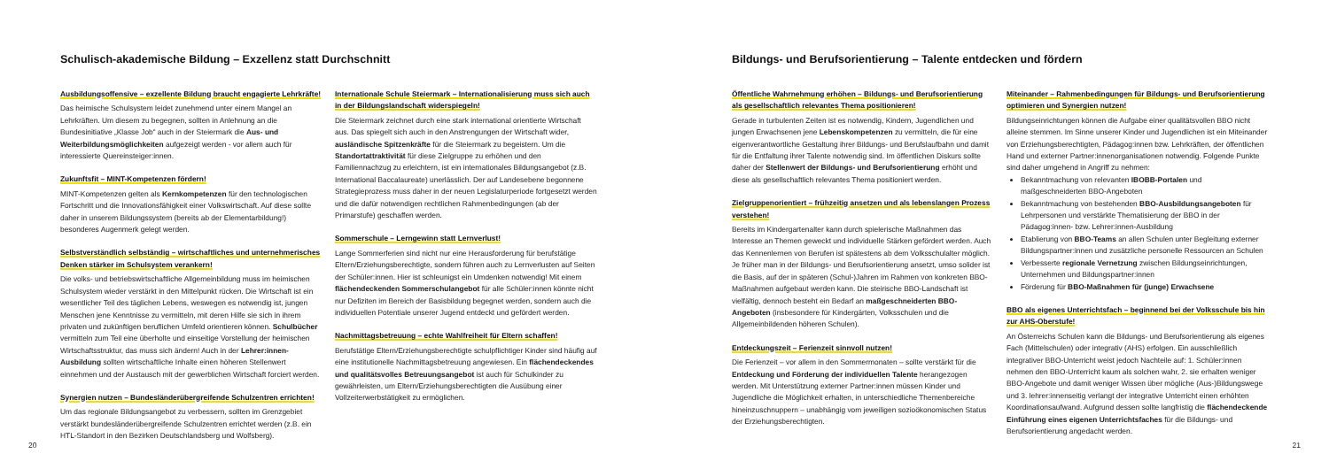Schulisch-akademische Bildung – Exzellenz statt Durchschnitt
Ausbildungsoffensive – exzellente Bildung braucht engagierte Lehrkräfte!
Das heimische Schulsystem leidet zunehmend unter einem Mangel an Lehrkräften. Um diesem zu begegnen, sollten in Anlehnung an die Bundesinitiative „Klasse Job“ auch in der Steiermark die Aus- und Weiterbildungsmöglichkeiten aufgezeigt werden - vor allem auch für interessierte Quereinsteiger:innen.
Zukunftsfit – MINT-Kompetenzen fördern!
MINT-Kompetenzen gelten als Kernkompetenzen für den technologischen Fortschritt und die Innovationsfähigkeit einer Volkswirtschaft. Auf diese sollte daher in unserem Bildungssystem (bereits ab der Elementarbildung!) besonderes Augenmerk gelegt werden.
Selbstverständlich selbständig – wirtschaftliches und unternehmerisches Denken stärker im Schulsystem verankern!
Die volks- und betriebswirtschaftliche Allgemeinbildung muss im heimischen Schulsystem wieder verstärkt in den Mittelpunkt rücken. Die Wirtschaft ist ein wesentlicher Teil des täglichen Lebens, weswegen es notwendig ist, jungen Menschen jene Kenntnisse zu vermitteln, mit deren Hilfe sie sich in ihrem privaten und zukünftigen beruflichen Umfeld orientieren können. Schulbücher vermitteln zum Teil eine überholte und einseitige Vorstellung der heimischen Wirtschaftsstruktur, das muss sich ändern! Auch in der Lehrer:innen-Ausbildung sollten wirtschaftliche Inhalte einen höheren Stellenwert einnehmen und der Austausch mit der gewerblichen Wirtschaft forciert werden.
Synergien nutzen – Bundesländerübergreifende Schulzentren errichten!
Um das regionale Bildungsangebot zu verbessern, sollten im Grenzgebiet verstärkt bundesländerübergreifende Schulzentren errichtet werden (z.B. ein HTL-Standort in den Bezirken Deutschlandsberg und Wolfsberg).
Internationale Schule Steiermark – Internationalisierung muss sich auch in der Bildungslandschaft widerspiegeln!
Die Steiermark zeichnet durch eine stark international orientierte Wirtschaft aus. Das spiegelt sich auch in den Anstrengungen der Wirtschaft wider, ausländische Spitzenkräfte für die Steiermark zu begeistern. Um die Standortattraktivität für diese Zielgruppe zu erhöhen und den Familiennachzug zu erleichtern, ist ein internationales Bildungsangebot (z.B. International Baccalaureate) unerlässlich. Der auf Landesebene begonnene Strategieprozess muss daher in der neuen Legislaturperiode fortgesetzt werden und die dafür notwendigen rechtlichen Rahmenbedingungen (ab der Primarstufe) geschaffen werden.
Sommerschule – Lerngewinn statt Lernverlust!
Lange Sommerferien sind nicht nur eine Herausforderung für berufstätige Eltern/Erziehungsberechtigte, sondern führen auch zu Lernverlusten auf Seiten der Schüler:innen. Hier ist schleunigst ein Umdenken notwendig! Mit einem flächendeckenden Sommerschulangebot für alle Schüler:innen könnte nicht nur Defiziten im Bereich der Basisbildung begegnet werden, sondern auch die individuellen Potentiale unserer Jugend entdeckt und gefördert werden.
Nachmittagsbetreuung – echte Wahlfreiheit für Eltern schaffen!
Berufstätige Eltern/Erziehungsberechtigte schulpflichtiger Kinder sind häufig auf eine institutionelle Nachmittagsbetreuung angewiesen. Ein flächendeckendes und qualitätsvolles Betreuungsangebot ist auch für Schulkinder zu gewährleisten, um Eltern/Erziehungsberechtigten die Ausübung einer Vollzeiterwerbstätigkeit zu ermöglichen.
20
Bildungs- und Berufsorientierung – Talente entdecken und fördern
Öffentliche Wahrnehmung erhöhen – Bildungs- und Berufsorientierung als gesellschaftlich relevantes Thema positionieren!
Gerade in turbulenten Zeiten ist es notwendig, Kindern, Jugendlichen und jungen Erwachsenen jene Lebenskompetenzen zu vermitteln, die für eine eigenverantwortliche Gestaltung ihrer Bildungs- und Berufslaufbahn und damit für die Entfaltung ihrer Talente notwendig sind. Im öffentlichen Diskurs sollte daher der Stellenwert der Bildungs- und Berufsorientierung erhöht und diese als gesellschaftlich relevantes Thema positioniert werden.
Zielgruppenorientiert – frühzeitig ansetzen und als lebenslangen Prozess verstehen!
Bereits im Kindergartenalter kann durch spielerische Maßnahmen das Interesse an Themen geweckt und individuelle Stärken gefördert werden. Auch das Kennenlernen von Berufen ist spätestens ab dem Volksschulalter möglich. Je früher man in der Bildungs- und Berufsorientierung ansetzt, umso solider ist die Basis, auf der in späteren (Schul-)Jahren im Rahmen von konkreten BBO-Maßnahmen aufgebaut werden kann. Die steirische BBO-Landschaft ist vielfältig, dennoch besteht ein Bedarf an maßgeschneiderten BBO-Angeboten (insbesondere für Kindergärten, Volksschulen und die Allgemeinbildenden höheren Schulen).
Entdeckungszeit – Ferienzeit sinnvoll nutzen!
Die Ferienzeit – vor allem in den Sommermonaten – sollte verstärkt für die Entdeckung und Förderung der individuellen Talente herangezogen werden. Mit Unterstützung externer Partner:innen müssen Kinder und Jugendliche die Möglichkeit erhalten, in unterschiedliche Themenbereiche hineinzuschnuppern – unabhängig vom jeweiligen sozioökonomischen Status der Erziehungsberechtigten.
Miteinander – Rahmenbedingungen für Bildungs- und Berufsorientierung optimieren und Synergien nutzen!
Bildungseinrichtungen können die Aufgabe einer qualitätsvollen BBO nicht alleine stemmen. Im Sinne unserer Kinder und Jugendlichen ist ein Miteinander von Erziehungsberechtigten, Pädagog:innen bzw. Lehrkräften, der öffentlichen Hand und externer Partner:innenorganisationen notwendig. Folgende Punkte sind daher umgehend in Angriff zu nehmen:
Bekanntmachung von relevanten IBOBB-Portalen und maßgeschneiderten BBO-Angeboten
Bekanntmachung von bestehenden BBO-Ausbildungsangeboten für Lehrpersonen und verstärkte Thematisierung der BBO in der Pädagog:innen- bzw. Lehrer:innen-Ausbildung
Etablierung von BBO-Teams an allen Schulen unter Begleitung externer Bildungspartner:innen und zusätzliche personelle Ressourcen an Schulen
Verbesserte regionale Vernetzung zwischen Bildungseinrichtungen, Unternehmen und Bildungspartner:innen
Förderung für BBO-Maßnahmen für (junge) Erwachsene
BBO als eigenes Unterrichtsfach – beginnend bei der Volksschule bis hin zur AHS-Oberstufe!
An Österreichs Schulen kann die Bildungs- und Berufsorientierung als eigenes Fach (Mittelschulen) oder integrativ (AHS) erfolgen. Ein ausschließlich integrativer BBO-Unterricht weist jedoch Nachteile auf: 1. Schüler:innen nehmen den BBO-Unterricht kaum als solchen wahr, 2. sie erhalten weniger BBO-Angebote und damit weniger Wissen über mögliche (Aus-)Bildungswege und 3. lehrer:innenseitig verlangt der integrative Unterricht einen erhöhten Koordinationsaufwand. Aufgrund dessen sollte langfristig die flächendeckende Einführung eines eigenen Unterrichtsfaches für die Bildungs- und Berufsorientierung angedacht werden.
21